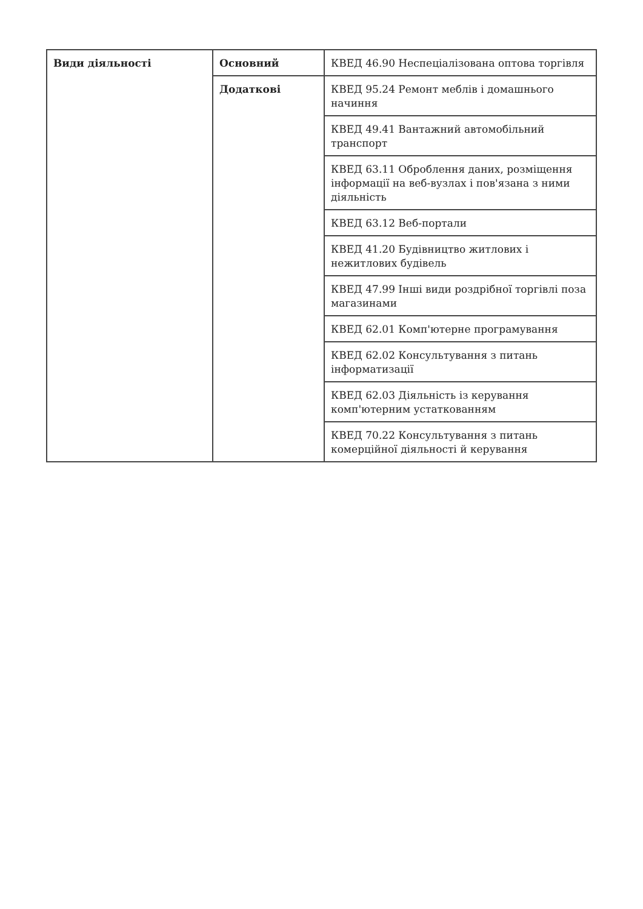| Види діяльності | Основний | КВЕД 46.90 Неспеціалізована оптова торгівля |
| | Додаткові | КВЕД 95.24 Ремонт меблів і домашнього начиння |
| | | КВЕД 49.41 Вантажний автомобільний транспорт |
| | | КВЕД 63.11 Оброблення даних, розміщення інформації на веб-вузлах і пов'язана з ними діяльність |
| | | КВЕД 63.12 Веб-портали |
| | | КВЕД 41.20 Будівництво житлових і нежитлових будівель |
| | | КВЕД 47.99 Інші види роздрібної торгівлі поза магазинами |
| | | КВЕД 62.01 Комп'ютерне програмування |
| | | КВЕД 62.02 Консультування з питань інформатизації |
| | | КВЕД 62.03 Діяльність із керування комп'ютерним устаткованням |
| | | КВЕД 70.22 Консультування з питань комерційної діяльності й керування |